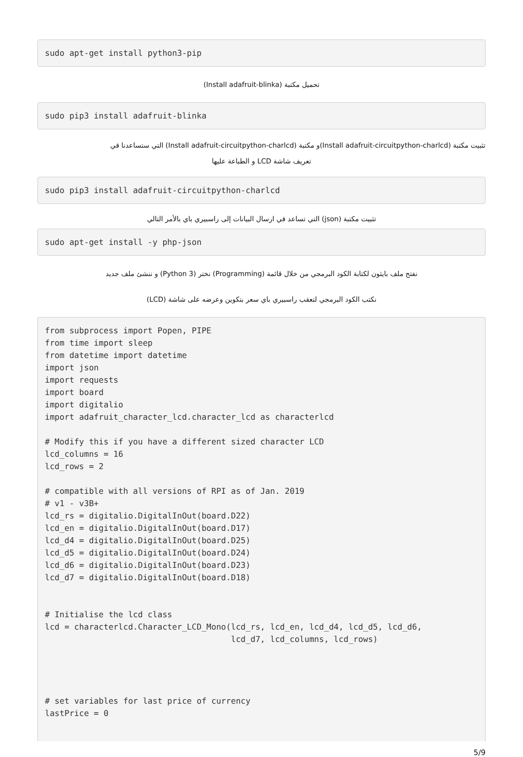sudo apt-get install python3-pip
تحميل مكتبة (Install adafruit-blinka)
sudo pip3 install adafruit-blinka
تثبيت مكتبة (Install adafruit-circuitpython-charlcd)و مكتبة (Install adafruit-circuitpython-charlcd) التي ستساعدنا في
تعريف شاشة LCD و الطباعة عليها
sudo pip3 install adafruit-circuitpython-charlcd
تثبيت مكتبة (json) التي تساعد في ارسال البيانات إلى راسبيري باي بالأمر التالي
sudo apt-get install -y php-json
نفتح ملف بايثون لكتابة الكود البرمجي من خلال قائمة (Programming) نختر (Python 3) و ننشئ ملف جديد
نكتب الكود البرمجي لتعقب راسبيري باي سعر بتكوين وعرضه على شاشة (LCD)
from subprocess import Popen, PIPE
from time import sleep
from datetime import datetime
import json
import requests
import board
import digitalio
import adafruit_character_lcd.character_lcd as characterlcd

# Modify this if you have a different sized character LCD
lcd_columns = 16
lcd_rows = 2

# compatible with all versions of RPI as of Jan. 2019
# v1 - v3B+
lcd_rs = digitalio.DigitalInOut(board.D22)
lcd_en = digitalio.DigitalInOut(board.D17)
lcd_d4 = digitalio.DigitalInOut(board.D25)
lcd_d5 = digitalio.DigitalInOut(board.D24)
lcd_d6 = digitalio.DigitalInOut(board.D23)
lcd_d7 = digitalio.DigitalInOut(board.D18)


# Initialise the lcd class
lcd = characterlcd.Character_LCD_Mono(lcd_rs, lcd_en, lcd_d4, lcd_d5, lcd_d6,
                                      lcd_d7, lcd_columns, lcd_rows)




# set variables for last price of currency
lastPrice = 0
5/9